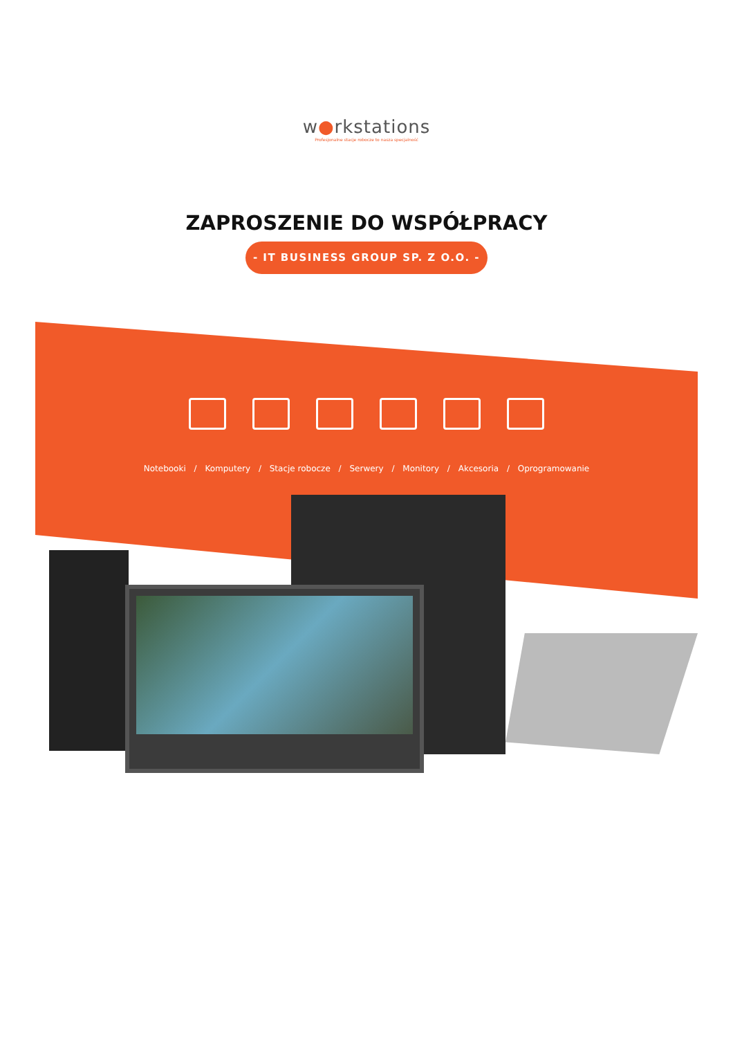w●rkstations
Profesjonalne stacje robocze to nasza specjalność
ZAPROSZENIE DO WSPÓŁPRACY
- IT BUSINESS GROUP SP. Z O.O. -
Notebooki / Komputery / Stacje robocze / Serwery / Monitory / Akcesoria / Oprogramowanie